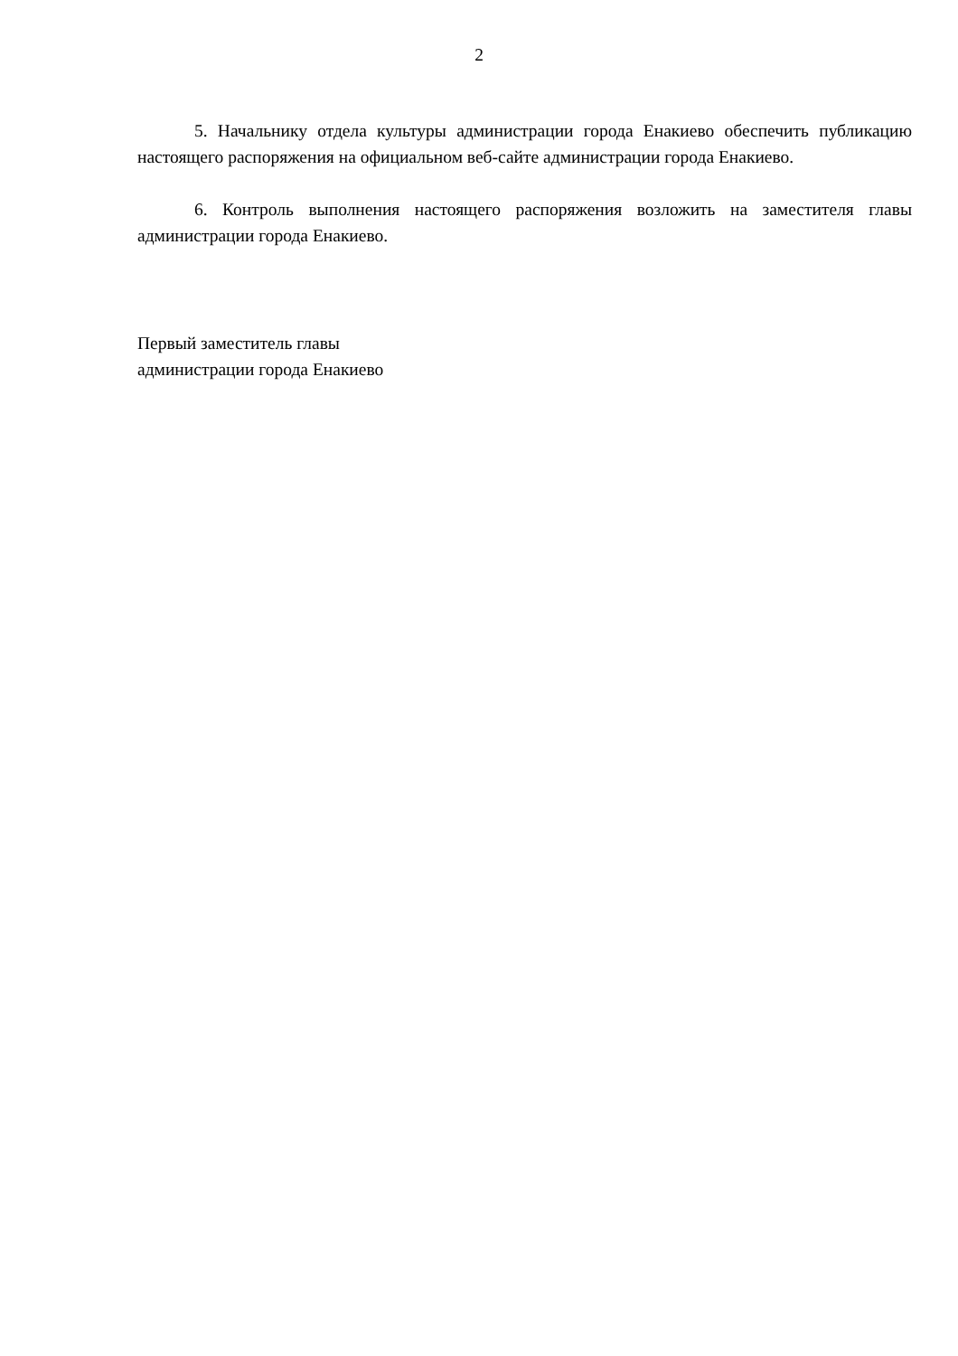2
5. Начальнику отдела культуры администрации города Енакиево обеспечить публикацию настоящего распоряжения на официальном веб-сайте администрации города Енакиево.
6. Контроль выполнения настоящего распоряжения возложить на заместителя главы администрации города Енакиево.
Первый заместитель главы
администрации города Енакиево